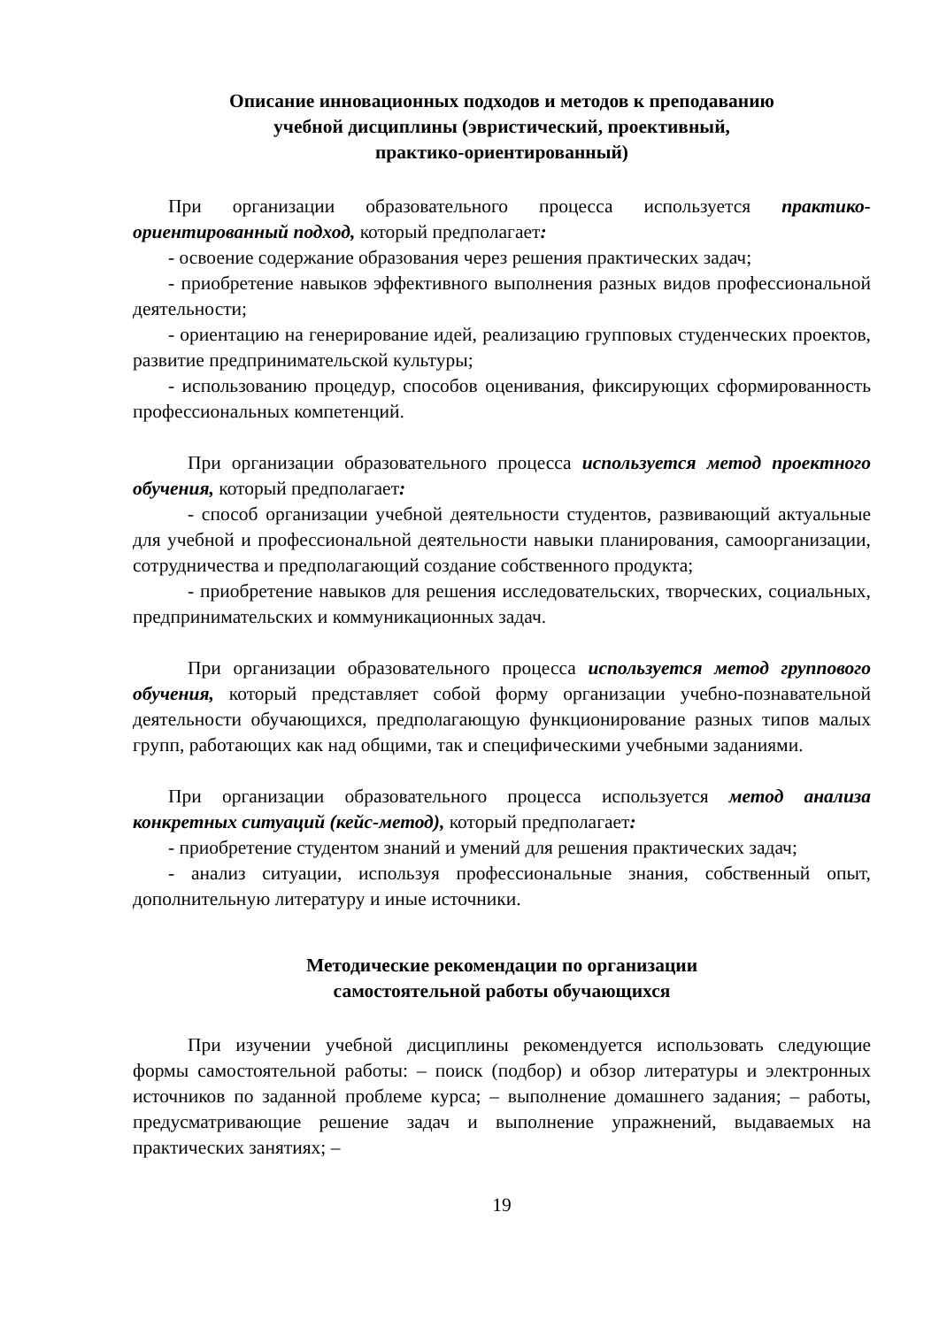Описание инновационных подходов и методов к преподаванию
учебной дисциплины (эвристический, проективный,
практико-ориентированный)
При организации образовательного процесса используется практико-ориентированный подход, который предполагает:
- освоение содержание образования через решения практических задач;
- приобретение навыков эффективного выполнения разных видов профессиональной деятельности;
- ориентацию на генерирование идей, реализацию групповых студенческих проектов, развитие предпринимательской культуры;
- использованию процедур, способов оценивания, фиксирующих сформированность профессиональных компетенций.
При организации образовательного процесса используется метод проектного обучения, который предполагает:
- способ организации учебной деятельности студентов, развивающий актуальные для учебной и профессиональной деятельности навыки планирования, самоорганизации, сотрудничества и предполагающий создание собственного продукта;
- приобретение навыков для решения исследовательских, творческих, социальных, предпринимательских и коммуникационных задач.
При организации образовательного процесса используется метод группового обучения, который представляет собой форму организации учебно-познавательной деятельности обучающихся, предполагающую функционирование разных типов малых групп, работающих как над общими, так и специфическими учебными заданиями.
При организации образовательного процесса используется метод анализа конкретных ситуаций (кейс-метод), который предполагает:
- приобретение студентом знаний и умений для решения практических задач;
- анализ ситуации, используя профессиональные знания, собственный опыт, дополнительную литературу и иные источники.
Методические рекомендации по организации
самостоятельной работы обучающихся
При изучении учебной дисциплины рекомендуется использовать следующие формы самостоятельной работы: – поиск (подбор) и обзор литературы и электронных источников по заданной проблеме курса; – выполнение домашнего задания; – работы, предусматривающие решение задач и выполнение упражнений, выдаваемых на практических занятиях; –
19